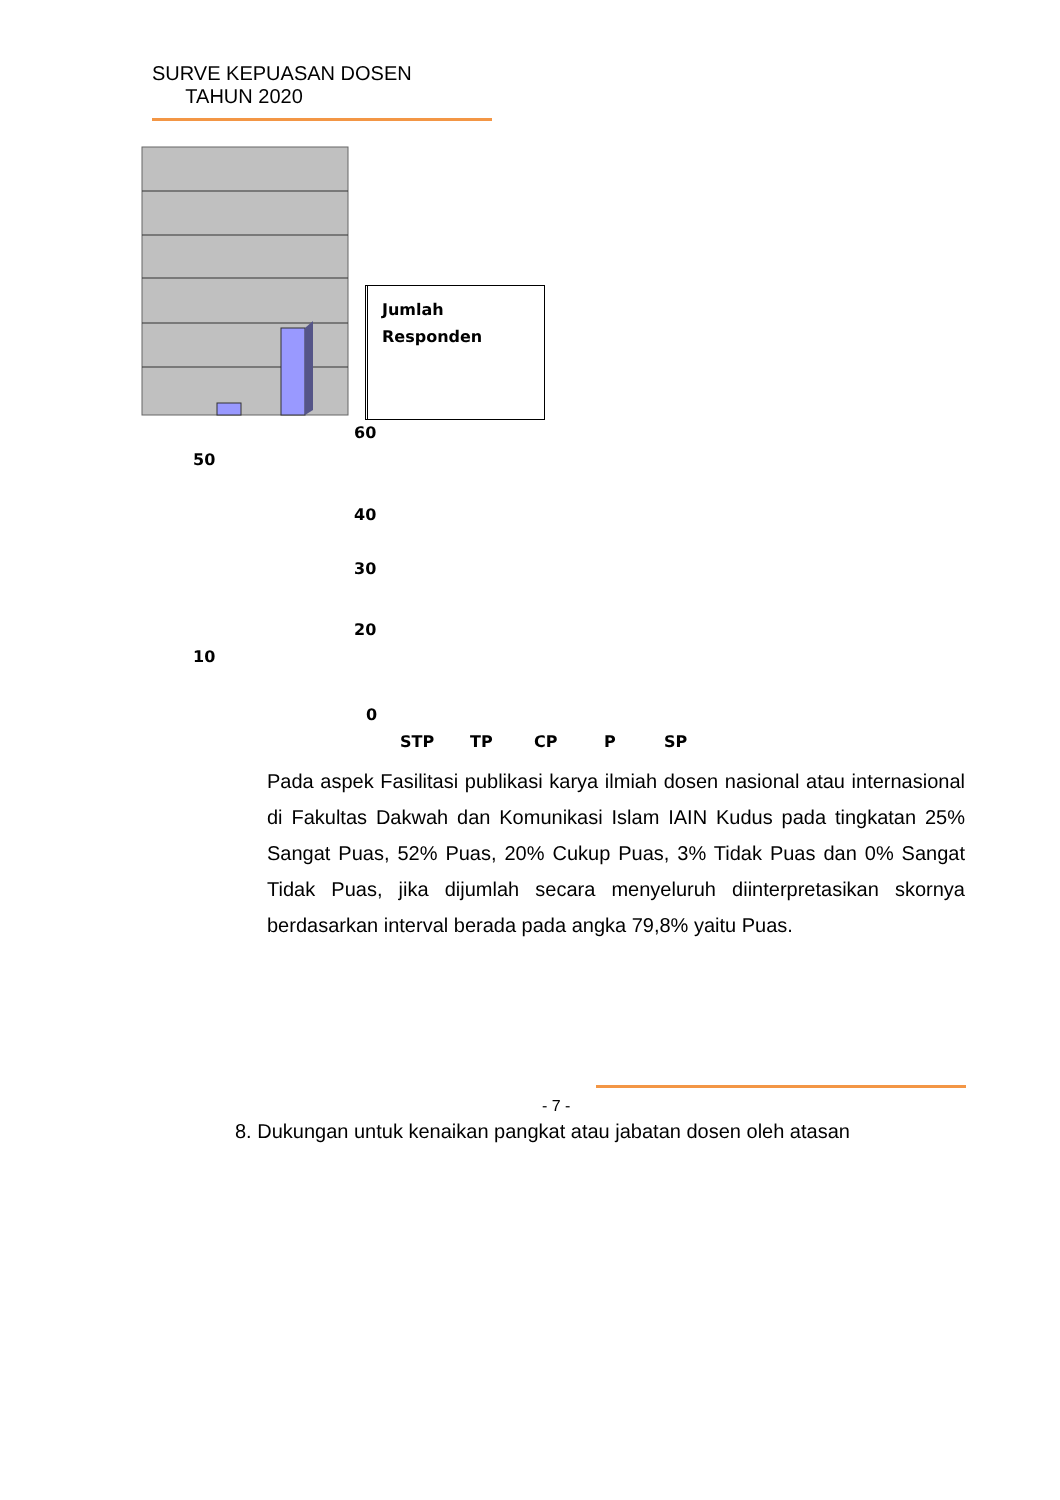SURVE KEPUASAN DOSEN
TAHUN 2020
Jumlah
Responden
60
50
40
30
20
10
0
STP TP CP P SP
Pada aspek Fasilitasi publikasi karya ilmiah dosen nasional atau internasional di Fakultas Dakwah dan Komunikasi Islam IAIN Kudus pada tingkatan 25% Sangat Puas, 52% Puas, 20% Cukup Puas, 3% Tidak Puas dan 0% Sangat Tidak Puas, jika dijumlah secara menyeluruh diinterpretasikan skornya berdasarkan interval berada pada angka 79,8% yaitu Puas.
- 7 -
8. Dukungan untuk kenaikan pangkat atau jabatan dosen oleh atasan